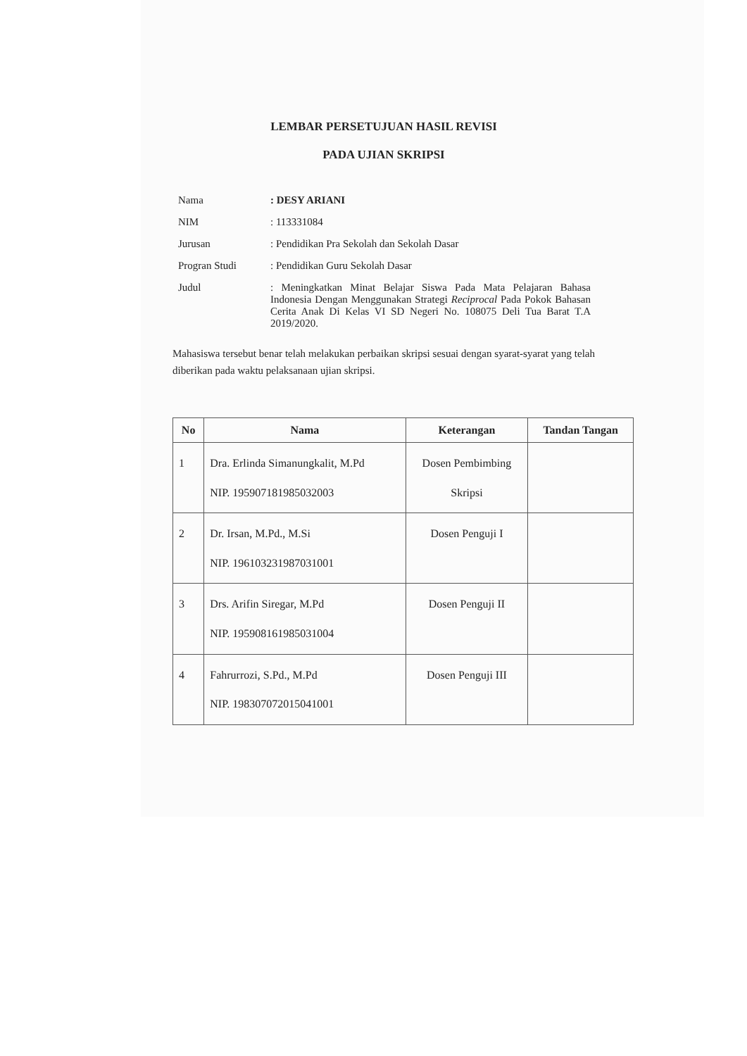LEMBAR PERSETUJUAN HASIL REVISI
PADA UJIAN SKRIPSI
| Nama | : DESY ARIANI |
| NIM | : 113331084 |
| Jurusan | : Pendidikan Pra Sekolah dan Sekolah Dasar |
| Progran Studi | : Pendidikan Guru Sekolah Dasar |
| Judul | : Meningkatkan Minat Belajar Siswa Pada Mata Pelajaran Bahasa Indonesia Dengan Menggunakan Strategi Reciprocal Pada Pokok Bahasan Cerita Anak Di Kelas VI SD Negeri No. 108075 Deli Tua Barat T.A 2019/2020. |
Mahasiswa tersebut benar telah melakukan perbaikan skripsi sesuai dengan syarat-syarat yang telah diberikan pada waktu pelaksanaan ujian skripsi.
| No | Nama | Keterangan | Tandan Tangan |
| --- | --- | --- | --- |
| 1 | Dra. Erlinda Simanungkalit, M.Pd NIP. 195907181985032003 | Dosen Pembimbing Skripsi | |
| 2 | Dr. Irsan, M.Pd., M.Si NIP. 196103231987031001 | Dosen Penguji I | |
| 3 | Drs. Arifin Siregar, M.Pd NIP. 195908161985031004 | Dosen Penguji II | |
| 4 | Fahrurrozi, S.Pd., M.Pd NIP. 198307072015041001 | Dosen Penguji III | |